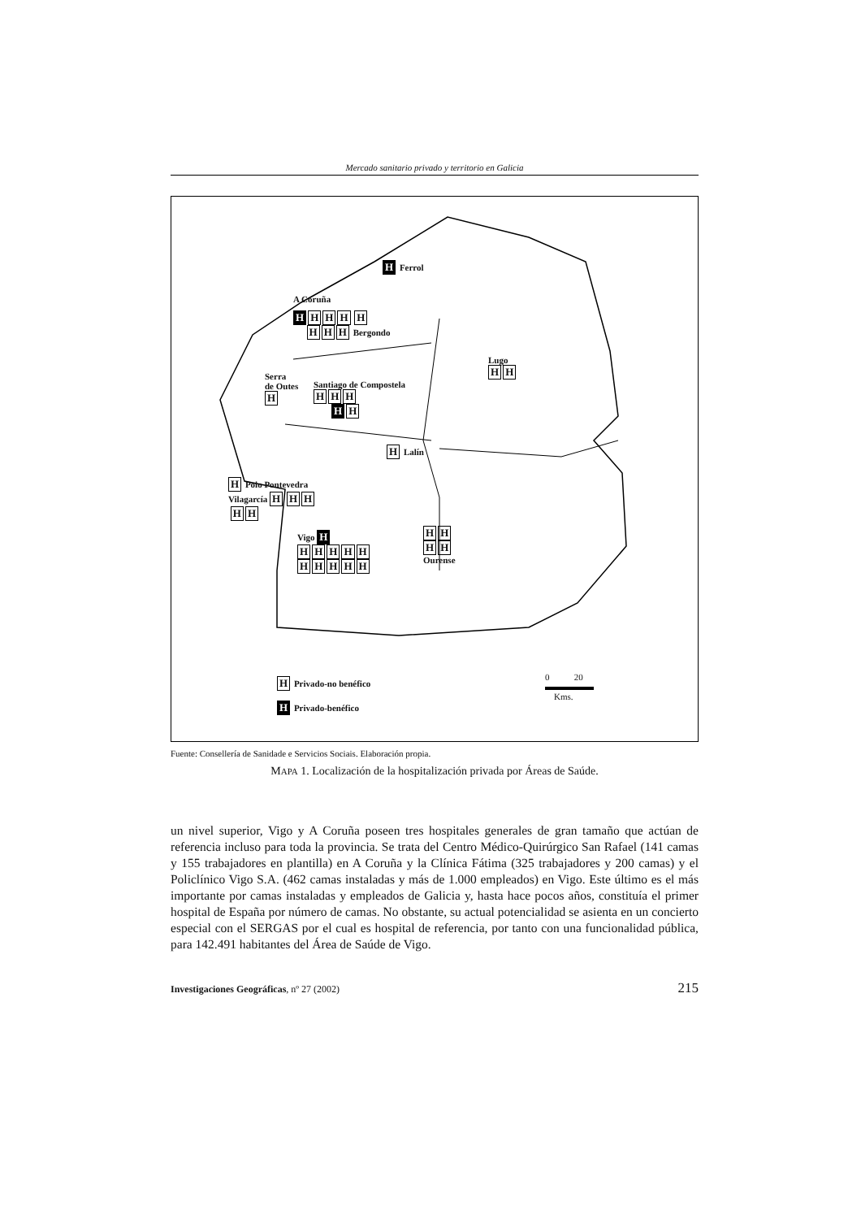Mercado sanitario privado y territorio en Galicia
H Ferrol
A Coruña
H HHH H
H H H Bergondo
Lugo
H H
Serra
de Outes
H
Santiago de Compostela
H H H
H H
H Lalín
H Poio Pontevedra
Vilagarcía H H H
H H
Vigo H
HHHHH
HHHHH
H H
H H
Ourense
H Privado-no benéfico
H Privado-benéfico
0 20
Kms.
Fuente: Consellería de Sanidade e Servicios Sociais. Elaboración propia.
MAPA 1. Localización de la hospitalización privada por Áreas de Saúde.
un nivel superior, Vigo y A Coruña poseen tres hospitales generales de gran tamaño que actúan de referencia incluso para toda la provincia. Se trata del Centro Médico-Quirúrgico San Rafael (141 camas y 155 trabajadores en plantilla) en A Coruña y la Clínica Fátima (325 trabajadores y 200 camas) y el Policlínico Vigo S.A. (462 camas instaladas y más de 1.000 empleados) en Vigo. Este último es el más importante por camas instaladas y empleados de Galicia y, hasta hace pocos años, constituía el primer hospital de España por número de camas. No obstante, su actual potencialidad se asienta en un concierto especial con el SERGAS por el cual es hospital de referencia, por tanto con una funcionalidad pública, para 142.491 habitantes del Área de Saúde de Vigo.
Investigaciones Geográficas, nº 27 (2002) 215